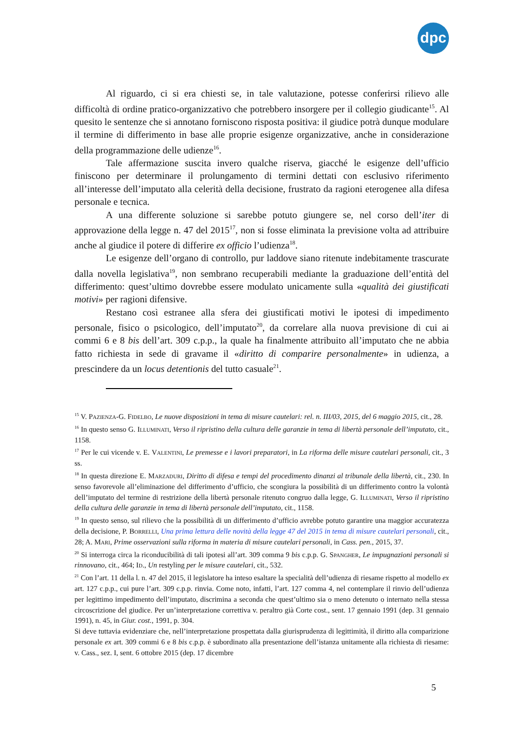dpc
Al riguardo, ci si era chiesti se, in tale valutazione, potesse conferirsi rilievo alle difficoltà di ordine pratico-organizzativo che potrebbero insorgere per il collegio giudicante<sup>15</sup>. Al quesito le sentenze che si annotano forniscono risposta positiva: il giudice potrà dunque modulare il termine di differimento in base alle proprie esigenze organizzative, anche in considerazione della programmazione delle udienze<sup>16</sup>.
Tale affermazione suscita invero qualche riserva, giacché le esigenze dell’ufficio finiscono per determinare il prolungamento di termini dettati con esclusivo riferimento all’interesse dell’imputato alla celerità della decisione, frustrato da ragioni eterogenee alla difesa personale e tecnica.
A una differente soluzione si sarebbe potuto giungere se, nel corso dell’iter di approvazione della legge n. 47 del 2015<sup>17</sup>, non si fosse eliminata la previsione volta ad attribuire anche al giudice il potere di differire ex officio l’udienza<sup>18</sup>.
Le esigenze dell’organo di controllo, pur laddove siano ritenute indebitamente trascurate dalla novella legislativa<sup>19</sup>, non sembrano recuperabili mediante la graduazione dell’entità del differimento: quest’ultimo dovrebbe essere modulato unicamente sulla «qualità dei giustificati motivi» per ragioni difensive.
Restano così estranee alla sfera dei giustificati motivi le ipotesi di impedimento personale, fisico o psicologico, dell’imputato<sup>20</sup>, da correlare alla nuova previsione di cui ai commi 6 e 8 bis dell’art. 309 c.p.p., la quale ha finalmente attribuito all’imputato che ne abbia fatto richiesta in sede di gravame il «diritto di comparire personalmente» in udienza, a prescindere da un locus detentionis del tutto casuale<sup>21</sup>.
<sup>15</sup> V. Pazienza-G. Fidelbo, Le nuove disposizioni in tema di misure cautelari: rel. n. III/03, 2015, del 6 maggio 2015, cit., 28.
<sup>16</sup> In questo senso G. Illuminati, Verso il ripristino della cultura delle garanzie in tema di libertà personale dell’imputato, cit., 1158.
<sup>17</sup> Per le cui vicende v. E. Valentini, Le premesse e i lavori preparatori, in La riforma delle misure cautelari personali, cit., 3 ss.
<sup>18</sup> In questa direzione E. Marzaduri, Diritto di difesa e tempi del procedimento dinanzi al tribunale della libertà, cit., 230. In senso favorevole all’eliminazione del differimento d’ufficio, che scongiura la possibilità di un differimento contro la volontà dell’imputato del termine di restrizione della libertà personale ritenuto congruo dalla legge, G. Illuminati, Verso il ripristino della cultura delle garanzie in tema di libertà personale dell’imputato, cit., 1158.
<sup>19</sup> In questo senso, sul rilievo che la possibilità di un differimento d’ufficio avrebbe potuto garantire una maggior accuratezza della decisione, P. Borrelli, Una prima lettura delle novità della legge 47 del 2015 in tema di misure cautelari personali, cit., 28; A. Mari, Prime osservazioni sulla riforma in materia di misure cautelari personali, in Cass. pen., 2015, 37.
<sup>20</sup> Si interroga circa la riconducibilità di tali ipotesi all’art. 309 comma 9 bis c.p.p. G. Spangher, Le impugnazioni personali si rinnovano, cit., 464; Id., Un restyling per le misure cautelari, cit., 532.
<sup>21</sup> Con l’art. 11 della l. n. 47 del 2015, il legislatore ha inteso esaltare la specialità dell’udienza di riesame rispetto al modello ex art. 127 c.p.p., cui pure l’art. 309 c.p.p. rinvia. Come noto, infatti, l’art. 127 comma 4, nel contemplare il rinvio dell’udienza per legittimo impedimento dell’imputato, discrimina a seconda che quest’ultimo sia o meno detenuto o internato nella stessa circoscrizione del giudice. Per un’interpretazione correttiva v. peraltro già Corte cost., sent. 17 gennaio 1991 (dep. 31 gennaio 1991), n. 45, in Giur. cost., 1991, p. 304.
Si deve tuttavia evidenziare che, nell’interpretazione prospettata dalla giurisprudenza di legittimità, il diritto alla comparizione personale ex art. 309 commi 6 e 8 bis c.p.p. è subordinato alla presentazione dell’istanza unitamente alla richiesta di riesame: v. Cass., sez. I, sent. 6 ottobre 2015 (dep. 17 dicembre
5